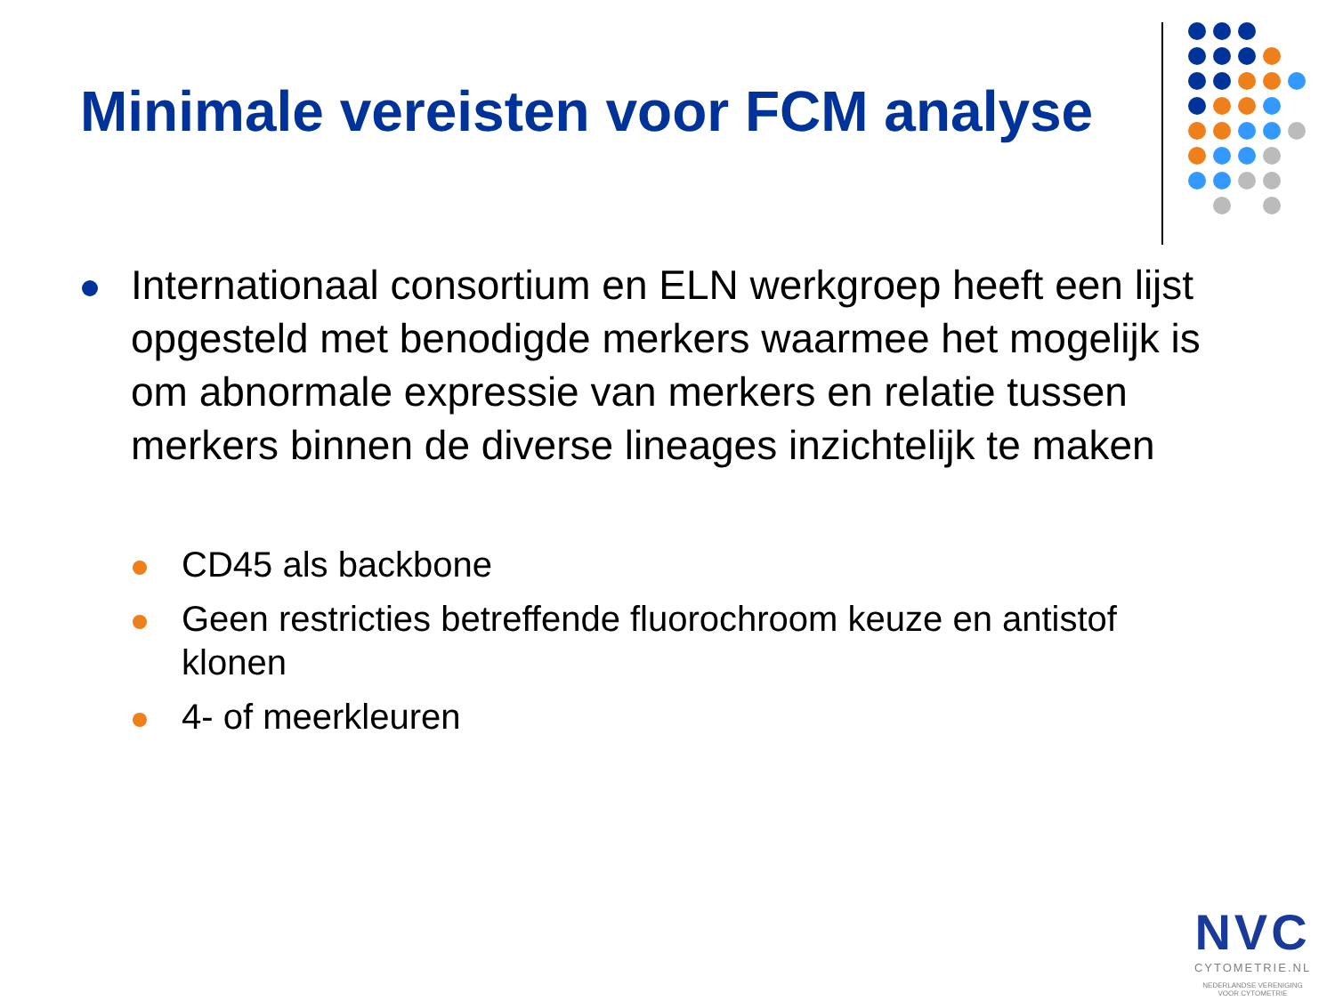Minimale vereisten voor FCM analyse
Internationaal consortium en ELN werkgroep heeft een lijst opgesteld met benodigde merkers waarmee het mogelijk is om abnormale expressie van merkers en relatie tussen merkers binnen de diverse lineages inzichtelijk te maken
CD45 als backbone
Geen restricties betreffende fluorochroom keuze en antistof klonen
4- of meerkleuren
NVC
CYTOMETRIE.NL
NEDERLANDSE VERENIGING
VOOR CYTOMETRIE